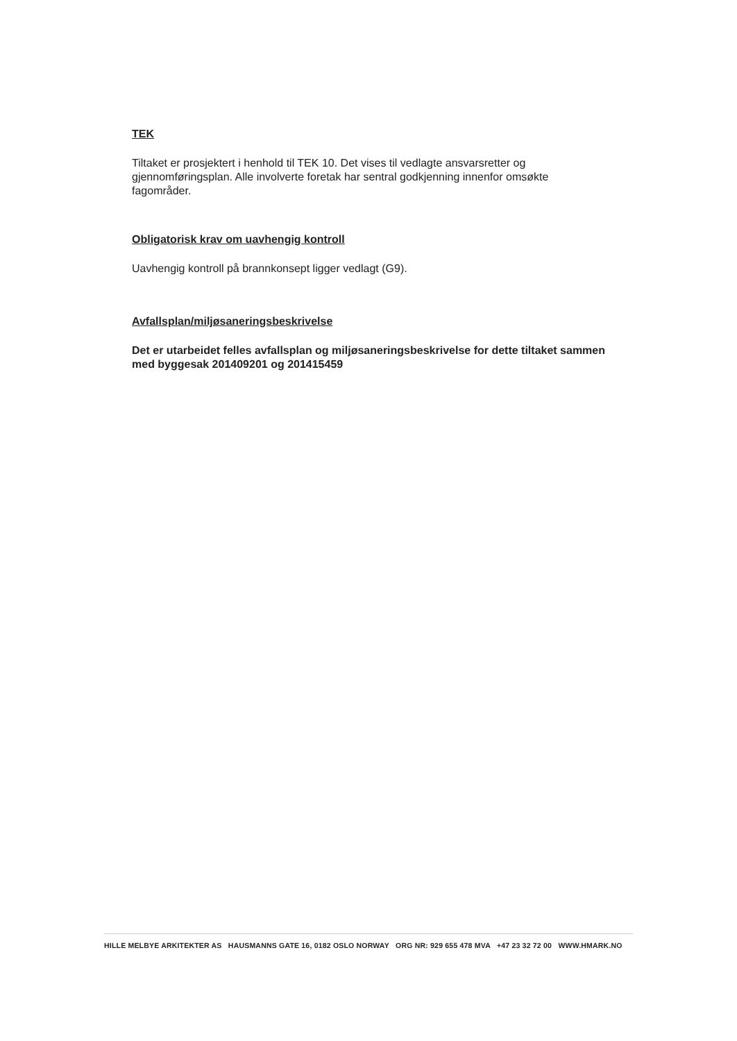TEK
Tiltaket er prosjektert i henhold til TEK 10. Det vises til vedlagte ansvarsretter og gjennomføringsplan. Alle involverte foretak har sentral godkjenning innenfor omsøkte fagområder.
Obligatorisk krav om uavhengig kontroll
Uavhengig kontroll på brannkonsept ligger vedlagt (G9).
Avfallsplan/miljøsaneringsbeskrivelse
Det er utarbeidet felles avfallsplan og miljøsaneringsbeskrivelse for dette tiltaket sammen med byggesak 201409201 og 201415459
HILLE MELBYE ARKITEKTER AS HAUSMANNS GATE 16, 0182 OSLO NORWAY ORG NR: 929 655 478 MVA +47 23 32 72 00 WWW.HMARK.NO